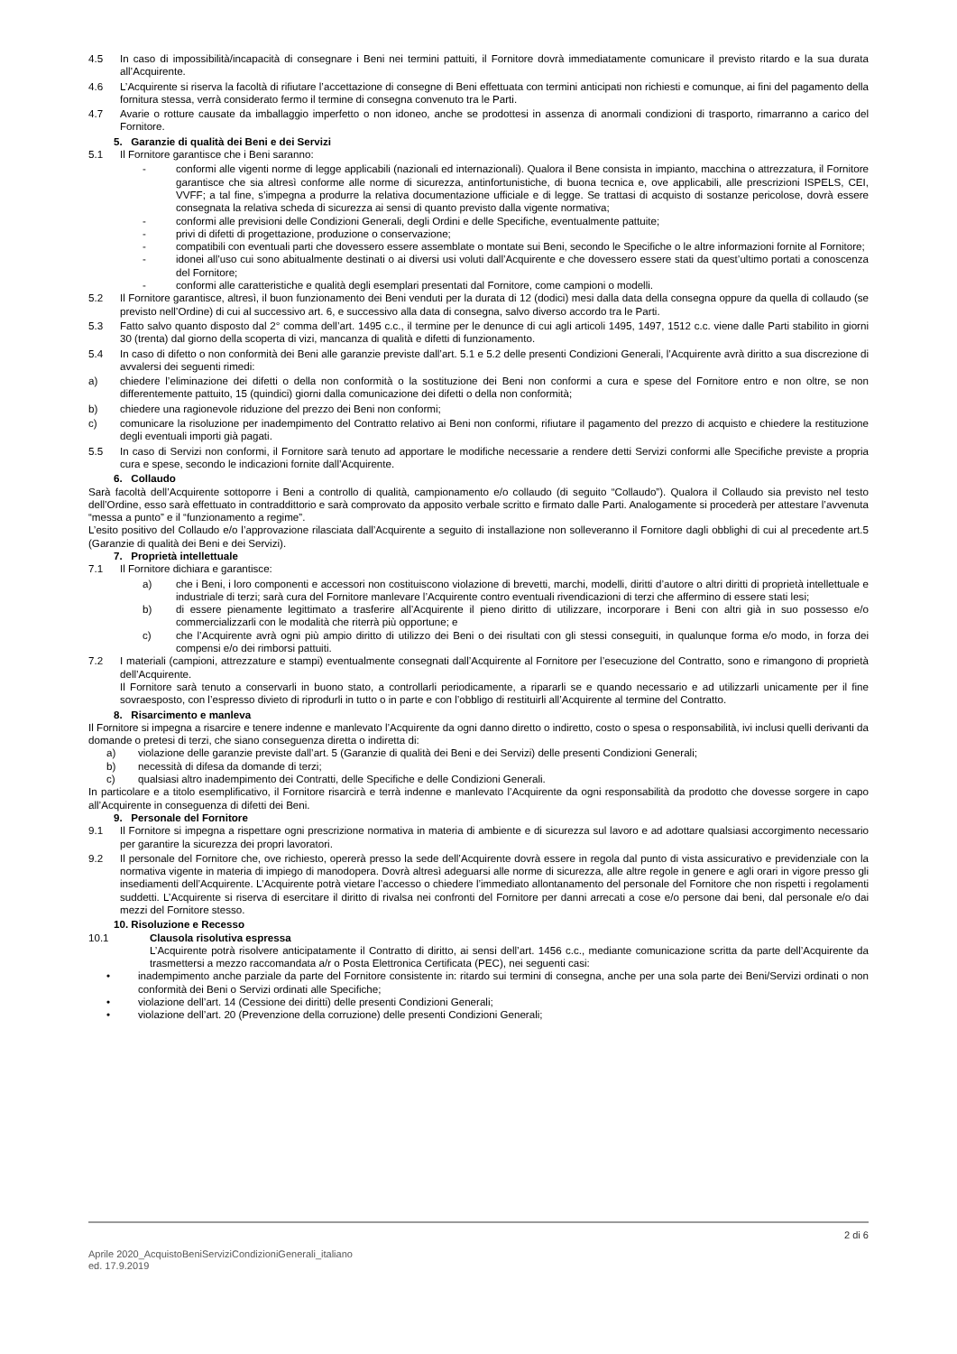4.5 In caso di impossibilità/incapacità di consegnare i Beni nei termini pattuiti, il Fornitore dovrà immediatamente comunicare il previsto ritardo e la sua durata all’Acquirente.
4.6 L’Acquirente si riserva la facoltà di rifiutare l’accettazione di consegne di Beni effettuata con termini anticipati non richiesti e comunque, ai fini del pagamento della fornitura stessa, verrà considerato fermo il termine di consegna convenuto tra le Parti.
4.7 Avarie o rotture causate da imballaggio imperfetto o non idoneo, anche se prodottesi in assenza di anormali condizioni di trasporto, rimarranno a carico del Fornitore.
5. Garanzie di qualità dei Beni e dei Servizi
5.1 Il Fornitore garantisce che i Beni saranno:
- conformi alle vigenti norme di legge applicabili (nazionali ed internazionali). Qualora il Bene consista in impianto, macchina o attrezzatura, il Fornitore garantisce che sia altresì conforme alle norme di sicurezza, antinfortunistiche, di buona tecnica e, ove applicabili, alle prescrizioni ISPELS, CEI, VVFF; a tal fine, s’impegna a produrre la relativa documentazione ufficiale e di legge. Se trattasi di acquisto di sostanze pericolose, dovrà essere consegnata la relativa scheda di sicurezza ai sensi di quanto previsto dalla vigente normativa;
- conformi alle previsioni delle Condizioni Generali, degli Ordini e delle Specifiche, eventualmente pattuite;
- privi di difetti di progettazione, produzione o conservazione;
- compatibili con eventuali parti che dovessero essere assemblate o montate sui Beni, secondo le Specifiche o le altre informazioni fornite al Fornitore;
- idonei all’uso cui sono abitualmente destinati o ai diversi usi voluti dall’Acquirente e che dovessero essere stati da quest’ultimo portati a conoscenza del Fornitore;
- conformi alle caratteristiche e qualità degli esemplari presentati dal Fornitore, come campioni o modelli.
5.2 Il Fornitore garantisce, altresì, il buon funzionamento dei Beni venduti per la durata di 12 (dodici) mesi dalla data della consegna oppure da quella di collaudo (se previsto nell’Ordine) di cui al successivo art. 6, e successivo alla data di consegna, salvo diverso accordo tra le Parti.
5.3 Fatto salvo quanto disposto dal 2° comma dell’art. 1495 c.c., il termine per le denunce di cui agli articoli 1495, 1497, 1512 c.c. viene dalle Parti stabilito in giorni 30 (trenta) dal giorno della scoperta di vizi, mancanza di qualità e difetti di funzionamento.
5.4 In caso di difetto o non conformità dei Beni alle garanzie previste dall’art. 5.1 e 5.2 delle presenti Condizioni Generali, l’Acquirente avrà diritto a sua discrezione di avvalersi dei seguenti rimedi:
a) chiedere l’eliminazione dei difetti o della non conformità o la sostituzione dei Beni non conformi a cura e spese del Fornitore entro e non oltre, se non differentemente pattuito, 15 (quindici) giorni dalla comunicazione dei difetti o della non conformità;
b) chiedere una ragionevole riduzione del prezzo dei Beni non conformi;
c) comunicare la risoluzione per inadempimento del Contratto relativo ai Beni non conformi, rifiutare il pagamento del prezzo di acquisto e chiedere la restituzione degli eventuali importi già pagati.
5.5 In caso di Servizi non conformi, il Fornitore sarà tenuto ad apportare le modifiche necessarie a rendere detti Servizi conformi alle Specifiche previste a propria cura e spese, secondo le indicazioni fornite dall’Acquirente.
6. Collaudo
Sarà facoltà dell’Acquirente sottoporre i Beni a controllo di qualità, campionamento e/o collaudo (di seguito “Collaudo”). Qualora il Collaudo sia previsto nel testo dell’Ordine, esso sarà effettuato in contraddittorio e sarà comprovato da apposito verbale scritto e firmato dalle Parti. Analogamente si procederà per attestare l’avvenuta “messa a punto” e il “funzionamento a regime”.
L’esito positivo del Collaudo e/o l’approvazione rilasciata dall’Acquirente a seguito di installazione non solleveranno il Fornitore dagli obblighi di cui al precedente art.5 (Garanzie di qualità dei Beni e dei Servizi).
7. Proprietà intellettuale
7.1 Il Fornitore dichiara e garantisce:
a) che i Beni, i loro componenti e accessori non costituiscono violazione di brevetti, marchi, modelli, diritti d’autore o altri diritti di proprietà intellettuale e industriale di terzi; sarà cura del Fornitore manlevare l’Acquirente contro eventuali rivendicazioni di terzi che affermino di essere stati lesi;
b) di essere pienamente legittimato a trasferire all’Acquirente il pieno diritto di utilizzare, incorporare i Beni con altri già in suo possesso e/o commercializzarli con le modalità che riterrà più opportune; e
c) che l’Acquirente avrà ogni più ampio diritto di utilizzo dei Beni o dei risultati con gli stessi conseguiti, in qualunque forma e/o modo, in forza dei compensi e/o dei rimborsi pattuiti.
7.2 I materiali (campioni, attrezzature e stampi) eventualmente consegnati dall’Acquirente al Fornitore per l’esecuzione del Contratto, sono e rimangono di proprietà dell’Acquirente.
Il Fornitore sarà tenuto a conservarli in buono stato, a controllarli periodicamente, a ripararli se e quando necessario e ad utilizzarli unicamente per il fine sovraesposto, con l’espresso divieto di riprodurli in tutto o in parte e con l’obbligo di restituirli all’Acquirente al termine del Contratto.
8. Risarcimento e manleva
Il Fornitore si impegna a risarcire e tenere indenne e manlevato l’Acquirente da ogni danno diretto o indiretto, costo o spesa o responsabilità, ivi inclusi quelli derivanti da domande o pretesi di terzi, che siano conseguenza diretta o indiretta di:
a) violazione delle garanzie previste dall’art. 5 (Garanzie di qualità dei Beni e dei Servizi) delle presenti Condizioni Generali;
b) necessità di difesa da domande di terzi;
c) qualsiasi altro inadempimento dei Contratti, delle Specifiche e delle Condizioni Generali.
In particolare e a titolo esemplificativo, il Fornitore risarcirà e terrà indenne e manlevato l’Acquirente da ogni responsabilità da prodotto che dovesse sorgere in capo all’Acquirente in conseguenza di difetti dei Beni.
9. Personale del Fornitore
9.1 Il Fornitore si impegna a rispettare ogni prescrizione normativa in materia di ambiente e di sicurezza sul lavoro e ad adottare qualsiasi accorgimento necessario per garantire la sicurezza dei propri lavoratori.
9.2 Il personale del Fornitore che, ove richiesto, opererà presso la sede dell’Acquirente dovrà essere in regola dal punto di vista assicurativo e previdenziale con la normativa vigente in materia di impiego di manodopera. Dovrà altresì adeguarsi alle norme di sicurezza, alle altre regole in genere e agli orari in vigore presso gli insediamenti dell’Acquirente. L’Acquirente potrà vietare l’accesso o chiedere l’immediato allontanamento del personale del Fornitore che non rispetti i regolamenti suddetti. L’Acquirente si riserva di esercitare il diritto di rivalsa nei confronti del Fornitore per danni arrecati a cose e/o persone dai beni, dal personale e/o dai mezzi del Fornitore stesso.
10. Risoluzione e Recesso
10.1 Clausola risolutiva espressa
L’Acquirente potrà risolvere anticipatamente il Contratto di diritto, ai sensi dell’art. 1456 c.c., mediante comunicazione scritta da parte dell’Acquirente da trasmettersi a mezzo raccomandata a/r o Posta Elettronica Certificata (PEC), nei seguenti casi:
• inadempimento anche parziale da parte del Fornitore consistente in: ritardo sui termini di consegna, anche per una sola parte dei Beni/Servizi ordinati o non conformità dei Beni o Servizi ordinati alle Specifiche;
• violazione dell’art. 14 (Cessione dei diritti) delle presenti Condizioni Generali;
• violazione dell’art. 20 (Prevenzione della corruzione) delle presenti Condizioni Generali;
2 di 6
Aprile 2020_AcquistoBeniServiziCondizioniGenerali_italiano
ed. 17.9.2019